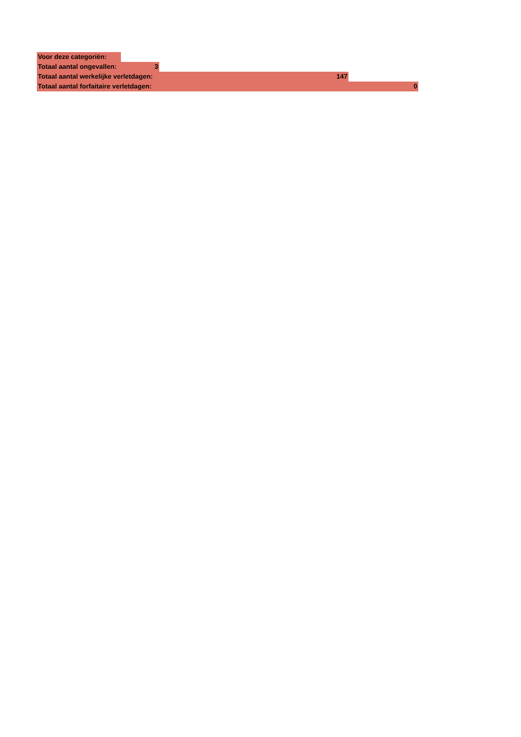Voor deze categoriën:
Totaal aantal ongevallen: 3
Totaal aantal werkelijke verletdagen: 147
Totaal aantal forfaitaire verletdagen: 0